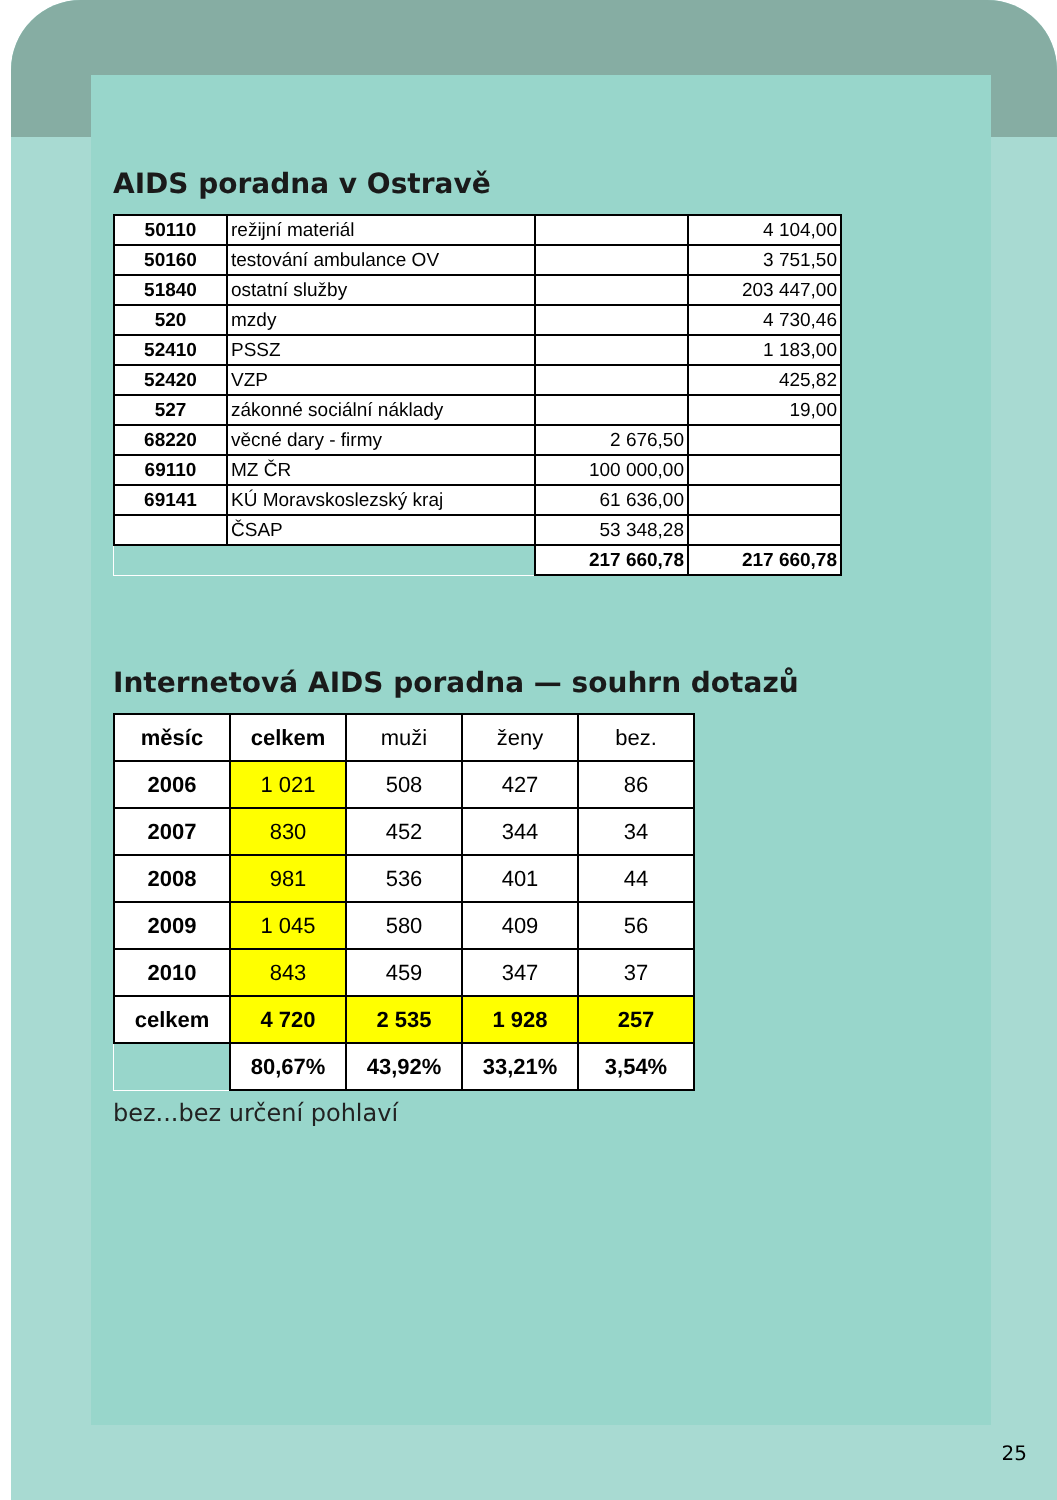AIDS poradna v Ostravě
| 50110 | režijní materiál | | 4 104,00 |
| 50160 | testování ambulance OV | | 3 751,50 |
| 51840 | ostatní služby | | 203 447,00 |
| 520 | mzdy | | 4 730,46 |
| 52410 | PSSZ | | 1 183,00 |
| 52420 | VZP | | 425,82 |
| 527 | zákonné sociální náklady | | 19,00 |
| 68220 | věcné dary - firmy | 2 676,50 | |
| 69110 | MZ ČR | 100 000,00 | |
| 69141 | KÚ Moravskoslezský kraj | 61 636,00 | |
| | ČSAP | 53 348,28 | |
| | | 217 660,78 | 217 660,78 |
Internetová AIDS poradna — souhrn dotazů
| měsíc | celkem | muži | ženy | bez. |
| 2006 | 1 021 | 508 | 427 | 86 |
| 2007 | 830 | 452 | 344 | 34 |
| 2008 | 981 | 536 | 401 | 44 |
| 2009 | 1 045 | 580 | 409 | 56 |
| 2010 | 843 | 459 | 347 | 37 |
| celkem | 4 720 | 2 535 | 1 928 | 257 |
| | 80,67% | 43,92% | 33,21% | 3,54% |
bez...bez určení pohlaví
25